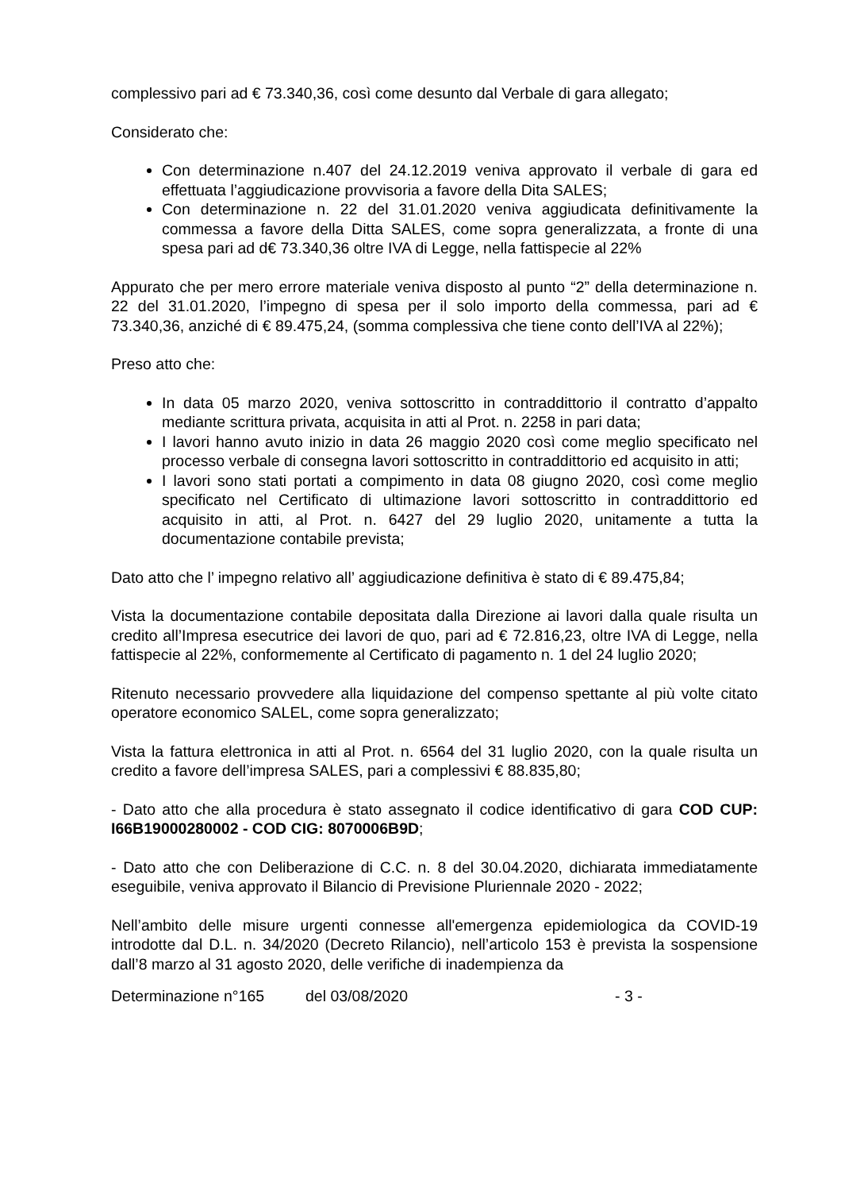complessivo pari ad € 73.340,36, così come desunto dal Verbale di gara allegato;
Considerato che:
Con determinazione n.407 del 24.12.2019 veniva approvato il verbale di gara ed effettuata l’aggiudicazione provvisoria a favore della Dita SALES;
Con determinazione n. 22 del 31.01.2020 veniva aggiudicata definitivamente la commessa a favore della Ditta SALES, come sopra generalizzata, a fronte di una spesa pari ad d€ 73.340,36 oltre IVA di Legge, nella fattispecie al 22%
Appurato che per mero errore materiale veniva disposto al punto “2” della determinazione n. 22 del 31.01.2020, l’impegno di spesa per il solo importo della commessa, pari ad € 73.340,36, anziché di € 89.475,24, (somma complessiva che tiene conto dell’IVA al 22%);
Preso atto che:
In data 05 marzo 2020, veniva sottoscritto in contraddittorio il contratto d’appalto mediante scrittura privata, acquisita in atti al Prot. n. 2258 in pari data;
I lavori hanno avuto inizio in data 26 maggio 2020 così come meglio specificato nel processo verbale di consegna lavori sottoscritto in contraddittorio ed acquisito in atti;
I lavori sono stati portati a compimento in data 08 giugno 2020, così come meglio specificato nel Certificato di ultimazione lavori sottoscritto in contraddittorio ed acquisito in atti, al Prot. n. 6427 del 29 luglio 2020, unitamente a tutta la documentazione contabile prevista;
Dato atto che l’ impegno relativo all’ aggiudicazione definitiva è stato di € 89.475,84;
Vista la documentazione contabile depositata dalla Direzione ai lavori dalla quale risulta un credito all’Impresa esecutrice dei lavori de quo, pari ad € 72.816,23, oltre IVA di Legge, nella fattispecie al 22%, conformemente al Certificato di pagamento n. 1 del 24 luglio 2020;
Ritenuto necessario provvedere alla liquidazione del compenso spettante al più volte citato operatore economico SALEL, come sopra generalizzato;
Vista la fattura elettronica in atti al Prot. n. 6564 del 31 luglio 2020, con la quale risulta un credito a favore dell’impresa SALES, pari a complessivi € 88.835,80;
- Dato atto che alla procedura è stato assegnato il codice identificativo di gara COD CUP: I66B19000280002 - COD CIG: 8070006B9D;
- Dato atto che con Deliberazione di C.C. n. 8 del 30.04.2020, dichiarata immediatamente eseguibile, veniva approvato il Bilancio di Previsione Pluriennale 2020 - 2022;
Nell’ambito delle misure urgenti connesse all'emergenza epidemiologica da COVID-19 introdotte dal D.L. n. 34/2020 (Decreto Rilancio), nell’articolo 153 è prevista la sospensione dall’8 marzo al 31 agosto 2020, delle verifiche di inadempienza da
Determinazione n°165 del 03/08/2020 - 3 -